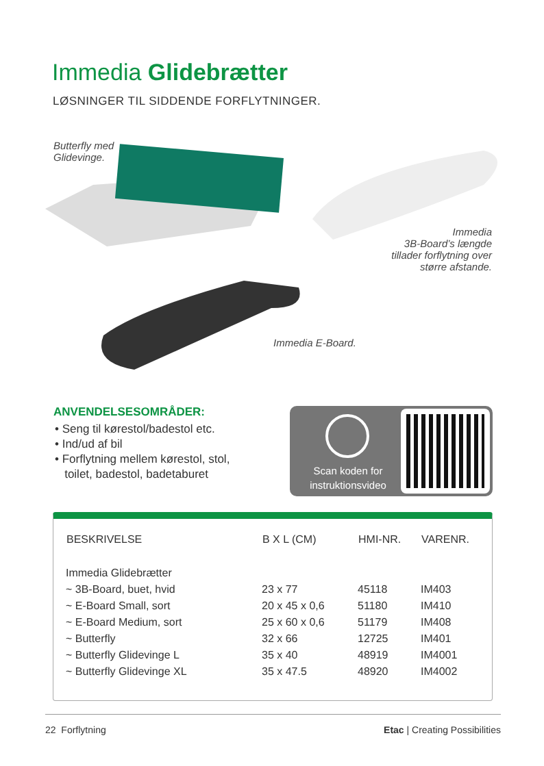Immedia Glidebrætter
LØSNINGER TIL SIDDENDE FORFLYTNINGER.
Butterfly med
Glidevinge.
Immedia
3B-Board’s længde
tillader forflytning over
større afstande.
Immedia E-Board.
ANVENDELSESOMRÅDER:
• Seng til kørestol/badestol etc.
• Ind/ud af bil
• Forflytning mellem kørestol, stol,
toilet, badestol, badetaburet
Scan koden for
instruktionsvideo
| BESKRIVELSE | B X L (CM) | HMI-NR. | VARENR. |
| --- | --- | --- | --- |
| Immedia Glidebrætter | | | |
| ~ 3B-Board, buet, hvid | 23 x 77 | 45118 | IM403 |
| ~ E-Board Small, sort | 20 x 45 x 0,6 | 51180 | IM410 |
| ~ E-Board Medium, sort | 25 x 60 x 0,6 | 51179 | IM408 |
| ~ Butterfly | 32 x 66 | 12725 | IM401 |
| ~ Butterfly Glidevinge L | 35 x 40 | 48919 | IM4001 |
| ~ Butterfly Glidevinge XL | 35 x 47.5 | 48920 | IM4002 |
22 Forflytning Etac | Creating Possibilities